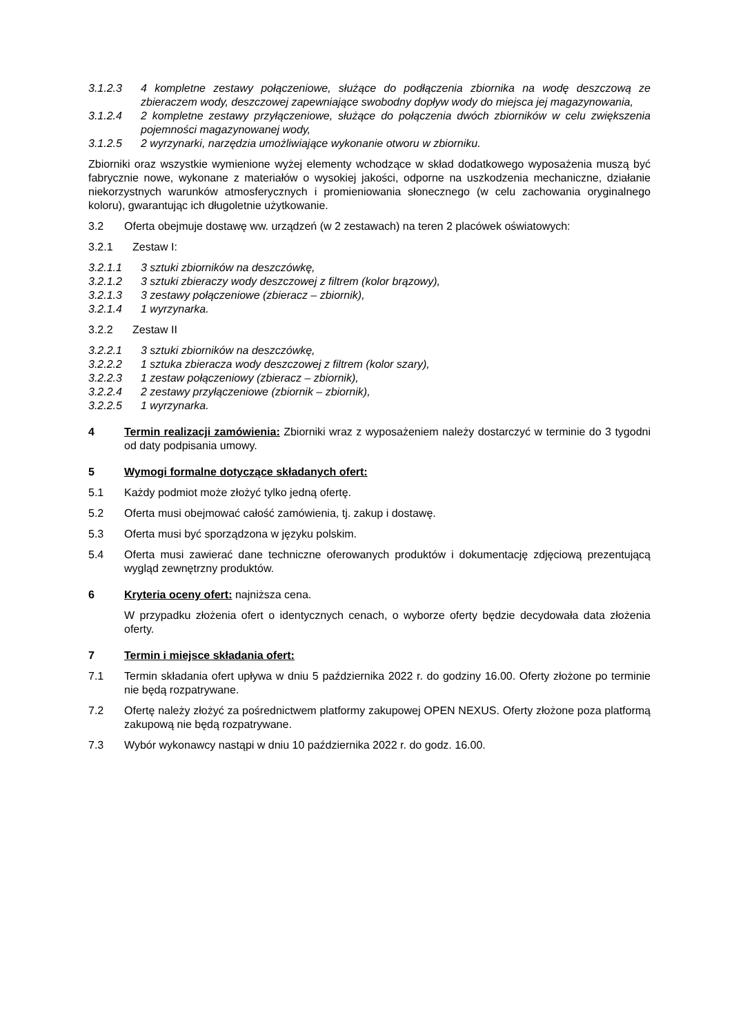3.1.2.3 4 kompletne zestawy połączeniowe, służące do podłączenia zbiornika na wodę deszczową ze zbieraczem wody, deszczowej zapewniające swobodny dopływ wody do miejsca jej magazynowania,
3.1.2.4 2 kompletne zestawy przyłączeniowe, służące do połączenia dwóch zbiorników w celu zwiększenia pojemności magazynowanej wody,
3.1.2.5 2 wyrzynarki, narzędzia umożliwiające wykonanie otworu w zbiorniku.
Zbiorniki oraz wszystkie wymienione wyżej elementy wchodzące w skład dodatkowego wyposażenia muszą być fabrycznie nowe, wykonane z materiałów o wysokiej jakości, odporne na uszkodzenia mechaniczne, działanie niekorzystnych warunków atmosferycznych i promieniowania słonecznego (w celu zachowania oryginalnego koloru), gwarantując ich długoletnie użytkowanie.
3.2 Oferta obejmuje dostawę ww. urządzeń (w 2 zestawach) na teren 2 placówek oświatowych:
3.2.1 Zestaw I:
3.2.1.1 3 sztuki zbiorników na deszczówkę,
3.2.1.2 3 sztuki zbieraczy wody deszczowej z filtrem (kolor brązowy),
3.2.1.3 3 zestawy połączeniowe (zbieracz – zbiornik),
3.2.1.4 1 wyrzynarka.
3.2.2 Zestaw II
3.2.2.1 3 sztuki zbiorników na deszczówkę,
3.2.2.2 1 sztuka zbieracza wody deszczowej z filtrem (kolor szary),
3.2.2.3 1 zestaw połączeniowy (zbieracz – zbiornik),
3.2.2.4 2 zestawy przyłączeniowe (zbiornik – zbiornik),
3.2.2.5 1 wyrzynarka.
4 Termin realizacji zamówienia: Zbiorniki wraz z wyposażeniem należy dostarczyć w terminie do 3 tygodni od daty podpisania umowy.
5 Wymogi formalne dotyczące składanych ofert:
5.1 Każdy podmiot może złożyć tylko jedną ofertę.
5.2 Oferta musi obejmować całość zamówienia, tj. zakup i dostawę.
5.3 Oferta musi być sporządzona w języku polskim.
5.4 Oferta musi zawierać dane techniczne oferowanych produktów i dokumentację zdjęciową prezentującą wygląd zewnętrzny produktów.
6 Kryteria oceny ofert: najniższa cena.
W przypadku złożenia ofert o identycznych cenach, o wyborze oferty będzie decydowała data złożenia oferty.
7 Termin i miejsce składania ofert:
7.1 Termin składania ofert upływa w dniu 5 października 2022 r. do godziny 16.00. Oferty złożone po terminie nie będą rozpatrywane.
7.2 Ofertę należy złożyć za pośrednictwem platformy zakupowej OPEN NEXUS. Oferty złożone poza platformą zakupową nie będą rozpatrywane.
7.3 Wybór wykonawcy nastąpi w dniu 10 października 2022 r. do godz. 16.00.